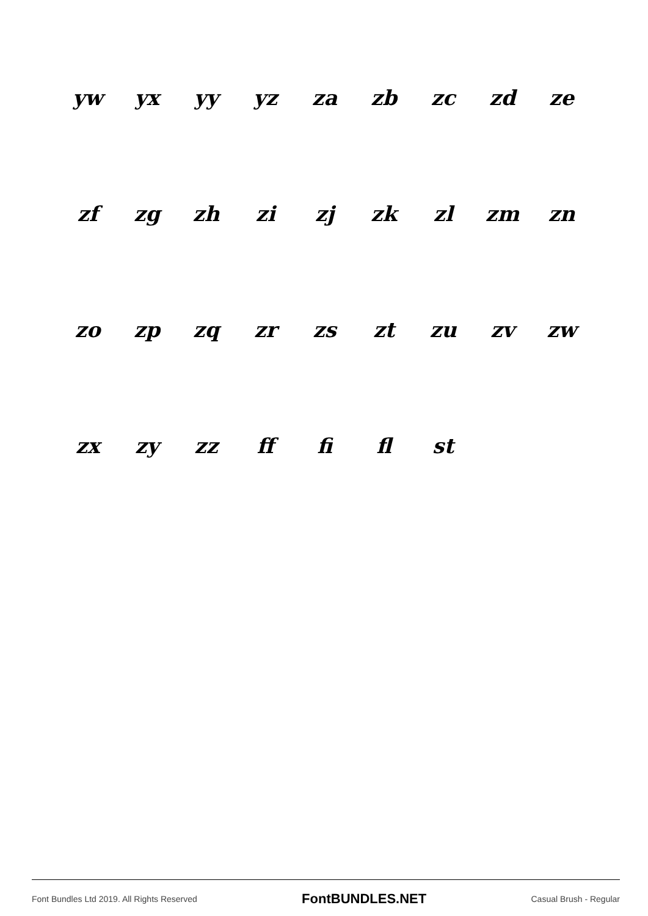yw yx yy yz za zb zc zd ze
zf zg zh zi zj zk zl zm zn
zo zp zq zr zs zt zu zv zw
zx zy zz ff fi fl st
Font Bundles Ltd 2019. All Rights Reserved FontBUNDLES.NET Casual Brush - Regular